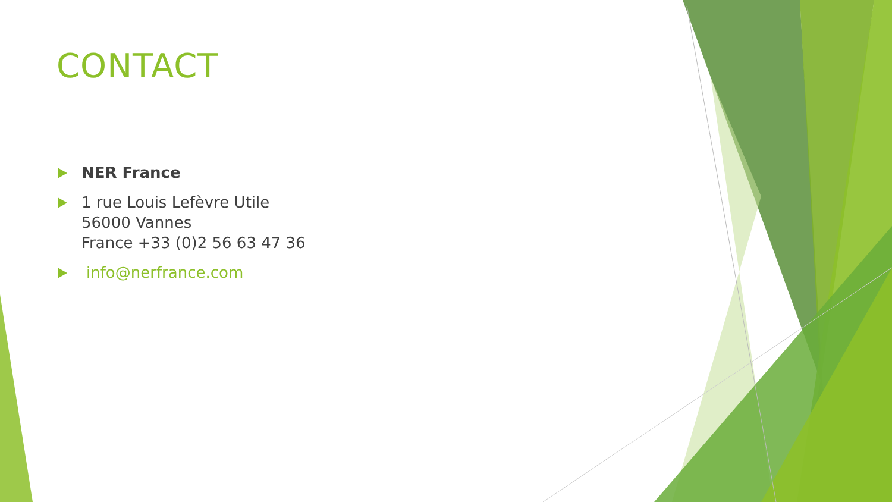CONTACT
NER France
1 rue Louis Lefèvre Utile
56000 Vannes
France +33 (0)2 56 63 47 36
info@nerfrance.com